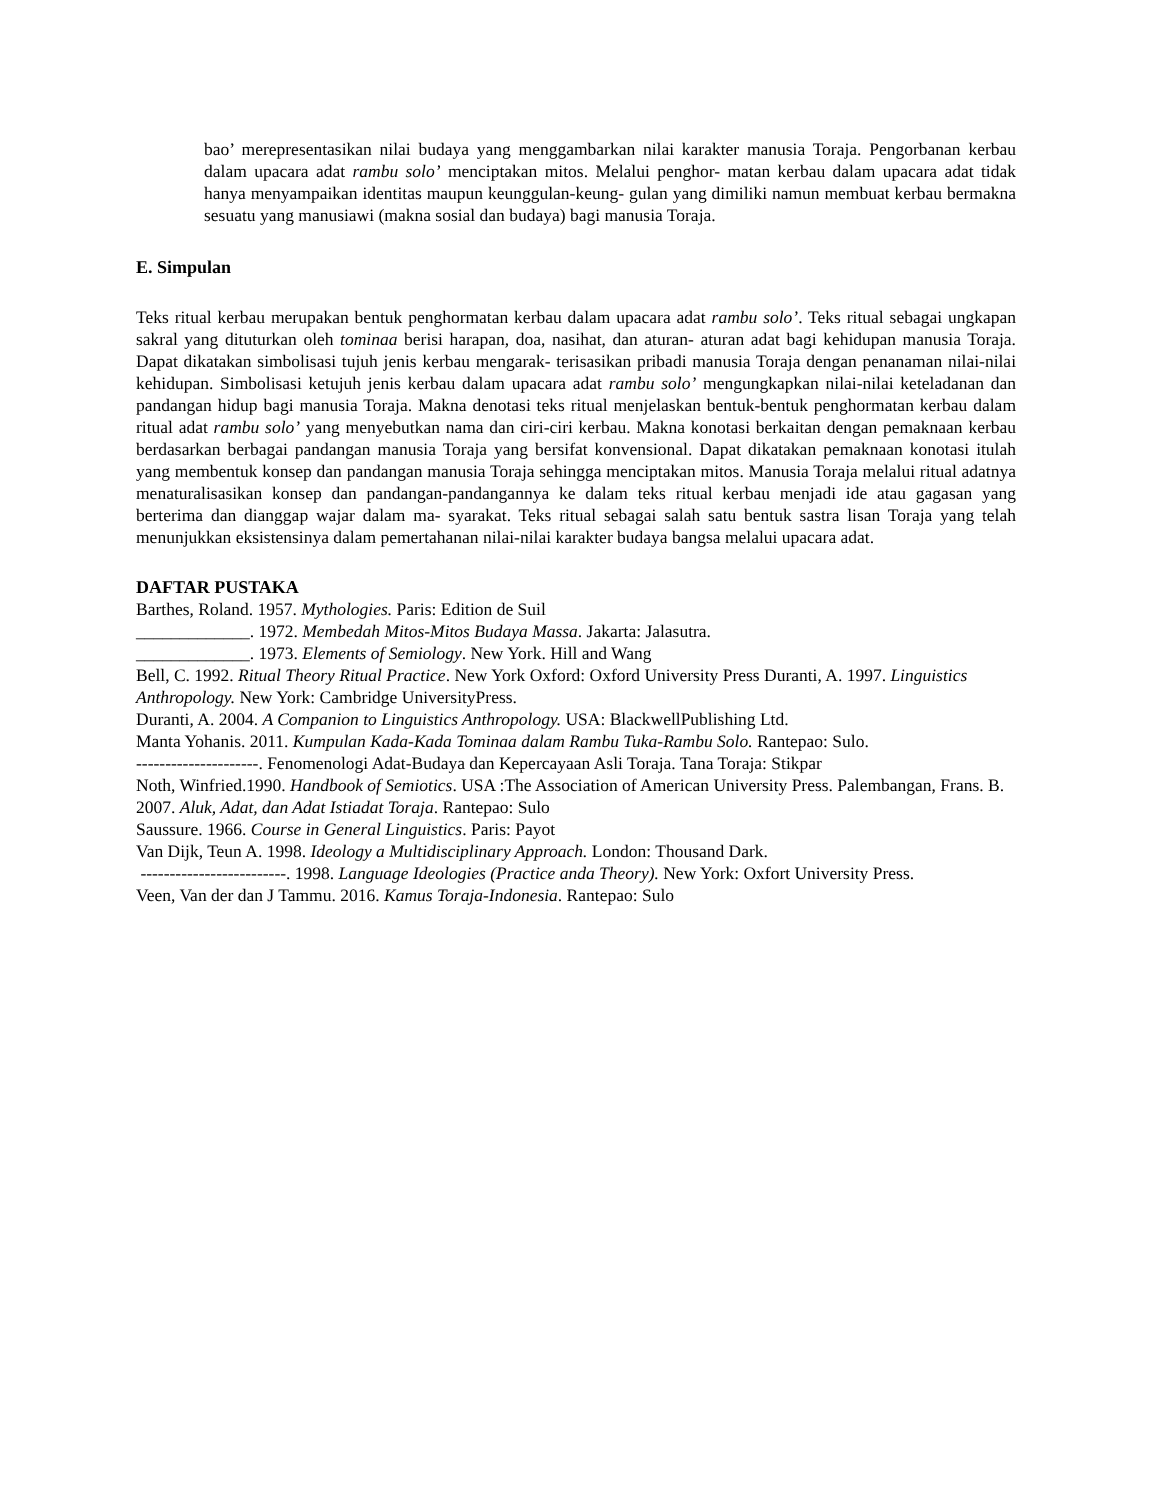bao’ merepresentasikan nilai budaya yang menggambarkan nilai karakter manusia Toraja. Pengorbanan kerbau dalam upacara adat rambu solo’ menciptakan mitos. Melalui penghor- matan kerbau dalam upacara adat tidak hanya menyampaikan identitas maupun keunggulan-keung- gulan yang dimiliki namun membuat kerbau bermakna sesuatu yang manusiawi (makna sosial dan budaya) bagi manusia Toraja.
E. Simpulan
Teks ritual kerbau merupakan bentuk penghormatan kerbau dalam upacara adat rambu solo’. Teks ritual sebagai ungkapan sakral yang dituturkan oleh tominaa berisi harapan, doa, nasihat, dan aturan- aturan adat bagi kehidupan manusia Toraja. Dapat dikatakan simbolisasi tujuh jenis kerbau mengarak- terisasikan pribadi manusia Toraja dengan penanaman nilai-nilai kehidupan. Simbolisasi ketujuh jenis kerbau dalam upacara adat rambu solo’ mengungkapkan nilai-nilai keteladanan dan pandangan hidup bagi manusia Toraja. Makna denotasi teks ritual menjelaskan bentuk-bentuk penghormatan kerbau dalam ritual adat rambu solo’ yang menyebutkan nama dan ciri-ciri kerbau. Makna konotasi berkaitan dengan pemaknaan kerbau berdasarkan berbagai pandangan manusia Toraja yang bersifat konvensional. Dapat dikatakan pemaknaan konotasi itulah yang membentuk konsep dan pandangan manusia Toraja sehingga menciptakan mitos. Manusia Toraja melalui ritual adatnya menaturalisasikan konsep dan pandangan-pandangannya ke dalam teks ritual kerbau menjadi ide atau gagasan yang berterima dan dianggap wajar dalam ma- syarakat. Teks ritual sebagai salah satu bentuk sastra lisan Toraja yang telah menunjukkan eksistensinya dalam pemertahanan nilai-nilai karakter budaya bangsa melalui upacara adat.
DAFTAR PUSTAKA
Barthes, Roland. 1957. Mythologies. Paris: Edition de Suil
_____________. 1972. Membedah Mitos-Mitos Budaya Massa. Jakarta: Jalasutra.
_____________. 1973. Elements of Semiology. New York. Hill and Wang
Bell, C. 1992. Ritual Theory Ritual Practice. New York Oxford: Oxford University Press Duranti, A. 1997. Linguistics Anthropology. New York: Cambridge UniversityPress.
Duranti, A. 2004. A Companion to Linguistics Anthropology. USA: BlackwellPublishing Ltd.
Manta Yohanis. 2011. Kumpulan Kada-Kada Tominaa dalam Rambu Tuka-Rambu Solo. Rantepao: Sulo.
---------------------. Fenomenologi Adat-Budaya dan Kepercayaan Asli Toraja. Tana Toraja: Stikpar
Noth, Winfried.1990. Handbook of Semiotics. USA :The Association of American University Press. Palembangan, Frans. B. 2007. Aluk, Adat, dan Adat Istiadat Toraja. Rantepao: Sulo
Saussure. 1966. Course in General Linguistics. Paris: Payot
Van Dijk, Teun A. 1998. Ideology a Multidisciplinary Approach. London: Thousand Dark.
-------------------------. 1998. Language Ideologies (Practice anda Theory). New York: Oxfort University Press.
Veen, Van der dan J Tammu. 2016. Kamus Toraja-Indonesia. Rantepao: Sulo